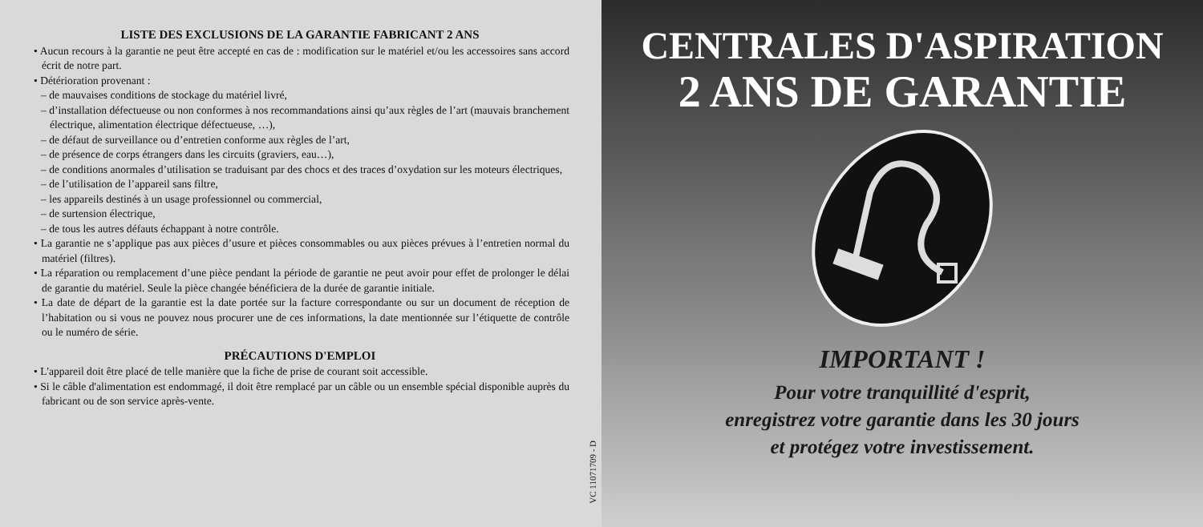LISTE DES EXCLUSIONS DE LA GARANTIE FABRICANT 2 ANS
• Aucun recours à la garantie ne peut être accepté en cas de : modification sur le matériel et/ou les accessoires sans accord écrit de notre part.
• Détérioration provenant :
– de mauvaises conditions de stockage du matériel livré,
– d’installation défectueuse ou non conformes à nos recommandations ainsi qu’aux règles de l’art (mauvais branchement électrique, alimentation électrique défectueuse, …),
– de défaut de surveillance ou d’entretien conforme aux règles de l’art,
– de présence de corps étrangers dans les circuits (graviers, eau…),
– de conditions anormales d’utilisation se traduisant par des chocs et des traces d’oxydation sur les moteurs électriques,
– de l’utilisation de l’appareil sans filtre,
– les appareils destinés à un usage professionnel ou commercial,
– de surtension électrique,
– de tous les autres défauts échappant à notre contrôle.
• La garantie ne s’applique pas aux pièces d’usure et pièces consommables ou aux pièces prévues à l’entretien normal du matériel (filtres).
• La réparation ou remplacement d’une pièce pendant la période de garantie ne peut avoir pour effet de prolonger le délai de garantie du matériel. Seule la pièce changée bénéficiera de la durée de garantie initiale.
• La date de départ de la garantie est la date portée sur la facture correspondante ou sur un document de réception de l’habitation ou si vous ne pouvez nous procurer une de ces informations, la date mentionnée sur l’étiquette de contrôle ou le numéro de série.
PRÉCAUTIONS D'EMPLOI
• L'appareil doit être placé de telle manière que la fiche de prise de courant soit accessible.
• Si le câble d'alimentation est endommagé, il doit être remplacé par un câble ou un ensemble spécial disponible auprès du fabricant ou de son service après-vente.
VC 11071709 - D
CENTRALES D'ASPIRATION
2 ANS DE GARANTIE
IMPORTANT !
Pour votre tranquillité d'esprit,
enregistrez votre garantie dans les 30 jours
et protégez votre investissement.